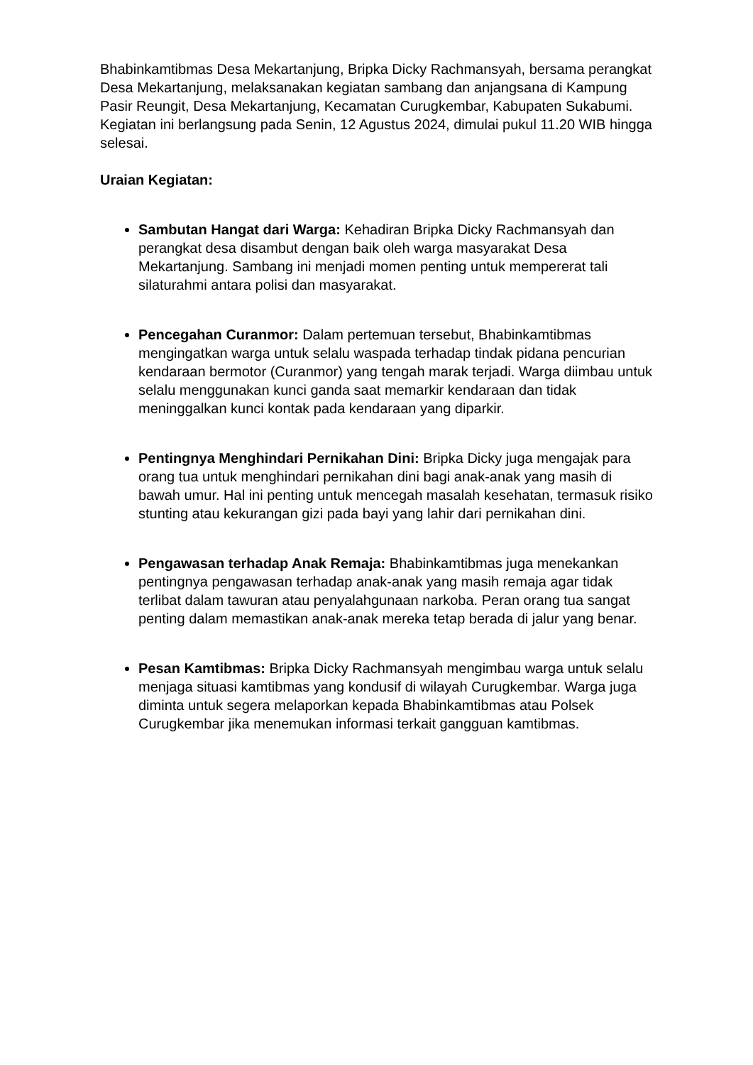Bhabinkamtibmas Desa Mekartanjung, Bripka Dicky Rachmansyah, bersama perangkat Desa Mekartanjung, melaksanakan kegiatan sambang dan anjangsana di Kampung Pasir Reungit, Desa Mekartanjung, Kecamatan Curugkembar, Kabupaten Sukabumi. Kegiatan ini berlangsung pada Senin, 12 Agustus 2024, dimulai pukul 11.20 WIB hingga selesai.
Uraian Kegiatan:
Sambutan Hangat dari Warga: Kehadiran Bripka Dicky Rachmansyah dan perangkat desa disambut dengan baik oleh warga masyarakat Desa Mekartanjung. Sambang ini menjadi momen penting untuk mempererat tali silaturahmi antara polisi dan masyarakat.
Pencegahan Curanmor: Dalam pertemuan tersebut, Bhabinkamtibmas mengingatkan warga untuk selalu waspada terhadap tindak pidana pencurian kendaraan bermotor (Curanmor) yang tengah marak terjadi. Warga diimbau untuk selalu menggunakan kunci ganda saat memarkir kendaraan dan tidak meninggalkan kunci kontak pada kendaraan yang diparkir.
Pentingnya Menghindari Pernikahan Dini: Bripka Dicky juga mengajak para orang tua untuk menghindari pernikahan dini bagi anak-anak yang masih di bawah umur. Hal ini penting untuk mencegah masalah kesehatan, termasuk risiko stunting atau kekurangan gizi pada bayi yang lahir dari pernikahan dini.
Pengawasan terhadap Anak Remaja: Bhabinkamtibmas juga menekankan pentingnya pengawasan terhadap anak-anak yang masih remaja agar tidak terlibat dalam tawuran atau penyalahgunaan narkoba. Peran orang tua sangat penting dalam memastikan anak-anak mereka tetap berada di jalur yang benar.
Pesan Kamtibmas: Bripka Dicky Rachmansyah mengimbau warga untuk selalu menjaga situasi kamtibmas yang kondusif di wilayah Curugkembar. Warga juga diminta untuk segera melaporkan kepada Bhabinkamtibmas atau Polsek Curugkembar jika menemukan informasi terkait gangguan kamtibmas.